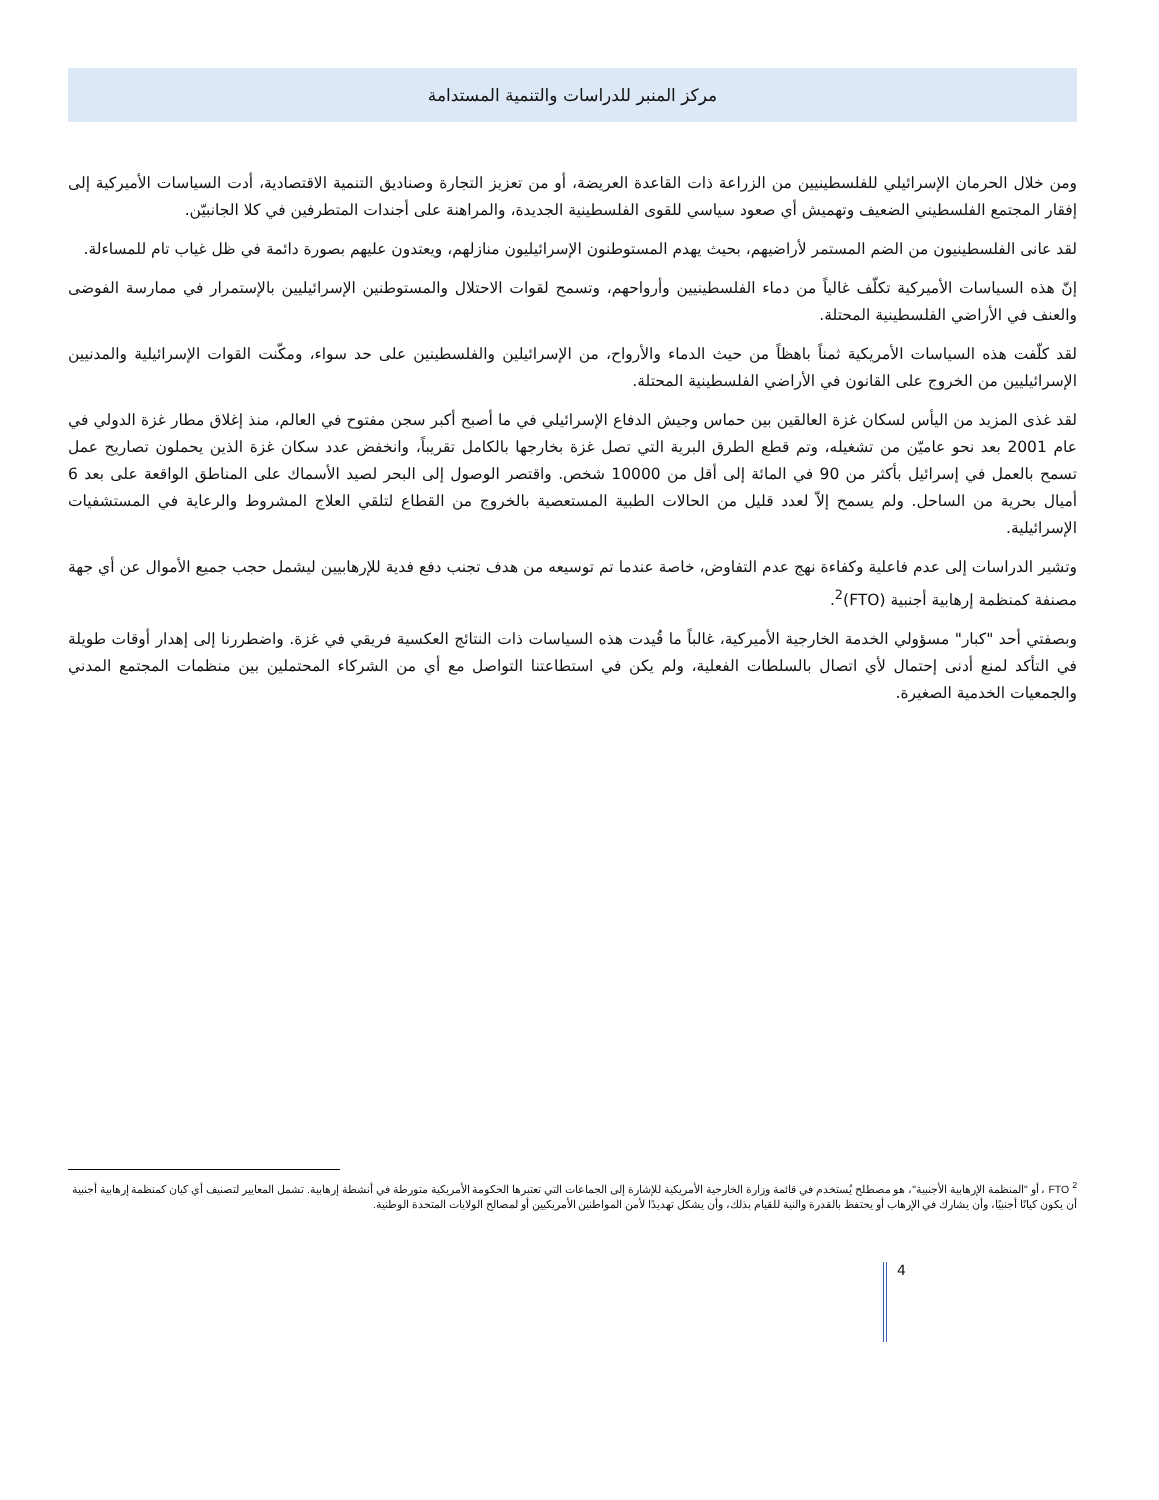مركز المنبر للدراسات والتنمية المستدامة
ومن خلال الحرمان الإسرائيلي للفلسطينيين من الزراعة ذات القاعدة العريضة، أو من تعزيز التجارة وصناديق التنمية الاقتصادية، أدت السياسات الأميركية إلى إفقار المجتمع الفلسطيني الضعيف وتهميش أي صعود سياسي للقوى الفلسطينية الجديدة، والمراهنة على أجندات المتطرفين في كلا الجانبيّن.
لقد عانى الفلسطينيون من الضم المستمر لأراضيهم، بحيث يهدم المستوطنون الإسرائيليون منازلهم، ويعتدون عليهم بصورة دائمة في ظل غياب تام للمساءلة.
إنّ هذه السياسات الأميركية تكلّف غالياً من دماء الفلسطينيين وأرواحهم، وتسمح لقوات الاحتلال والمستوطنين الإسرائيليين بالإستمرار في ممارسة الفوضى والعنف في الأراضي الفلسطينية المحتلة.
لقد كلّفت هذه السياسات الأمريكية ثمناً باهظاً من حيث الدماء والأرواح، من الإسرائيلين والفلسطينين على حد سواء، ومكّنت القوات الإسرائيلية والمدنيين الإسرائيليين من الخروج على القانون في الأراضي الفلسطينية المحتلة.
لقد غذى المزيد من اليأس لسكان غزة العالقين بين حماس وجيش الدفاع الإسرائيلي في ما أصبح أكبر سجن مفتوح في العالم، منذ إغلاق مطار غزة الدولي في عام 2001 بعد نحو عاميّن من تشغيله، وتم قطع الطرق البرية التي تصل غزة بخارجها بالكامل تقريباً، وانخفض عدد سكان غزة الذين يحملون تصاريح عمل تسمح بالعمل في إسرائيل بأكثر من 90 في المائة إلى أقل من 10000 شخص. واقتصر الوصول إلى البحر لصيد الأسماك على المناطق الواقعة على بعد 6 أميال بحرية من الساحل. ولم يسمح إلاّ لعدد قليل من الحالات الطبية المستعصية بالخروج من القطاع لتلقي العلاج المشروط والرعاية في المستشفيات الإسرائيلية.
وتشير الدراسات إلى عدم فاعلية وكفاءة نهج عدم التفاوض، خاصة عندما تم توسيعه من هدف تجنب دفع فدية للإرهابيين ليشمل حجب جميع الأموال عن أي جهة مصنفة كمنظمة إرهابية أجنبية (FTO)<sup>2</sup>.
وبصفتي أحد "كبار" مسؤولي الخدمة الخارجية الأميركية، غالباً ما قُيدت هذه السياسات ذات النتائج العكسية فريقي في غزة. واضطررنا إلى إهدار أوقات طويلة في التأكد لمنع أدنى إحتمال لأي اتصال بالسلطات الفعلية، ولم يكن في استطاعتنا التواصل مع أي من الشركاء المحتملين بين منظمات المجتمع المدني والجمعيات الخدمية الصغيرة.
<sup>2</sup> FTO ، أو "المنظمة الإرهابية الأجنبية"، هو مصطلح يُستخدم في قائمة وزارة الخارجية الأمريكية للإشارة إلى الجماعات التي تعتبرها الحكومة الأمريكية متورطة في أنشطة إرهابية. تشمل المعايير لتصنيف أي كيان كمنظمة إرهابية أجنبية أن يكون كيانًا أجنبيًا، وأن يشارك في الإرهاب أو يحتفظ بالقدرة والنية للقيام بذلك، وأن يشكل تهديدًا لأمن المواطنين الأمريكيين أو لمصالح الولايات المتحدة الوطنية.
4